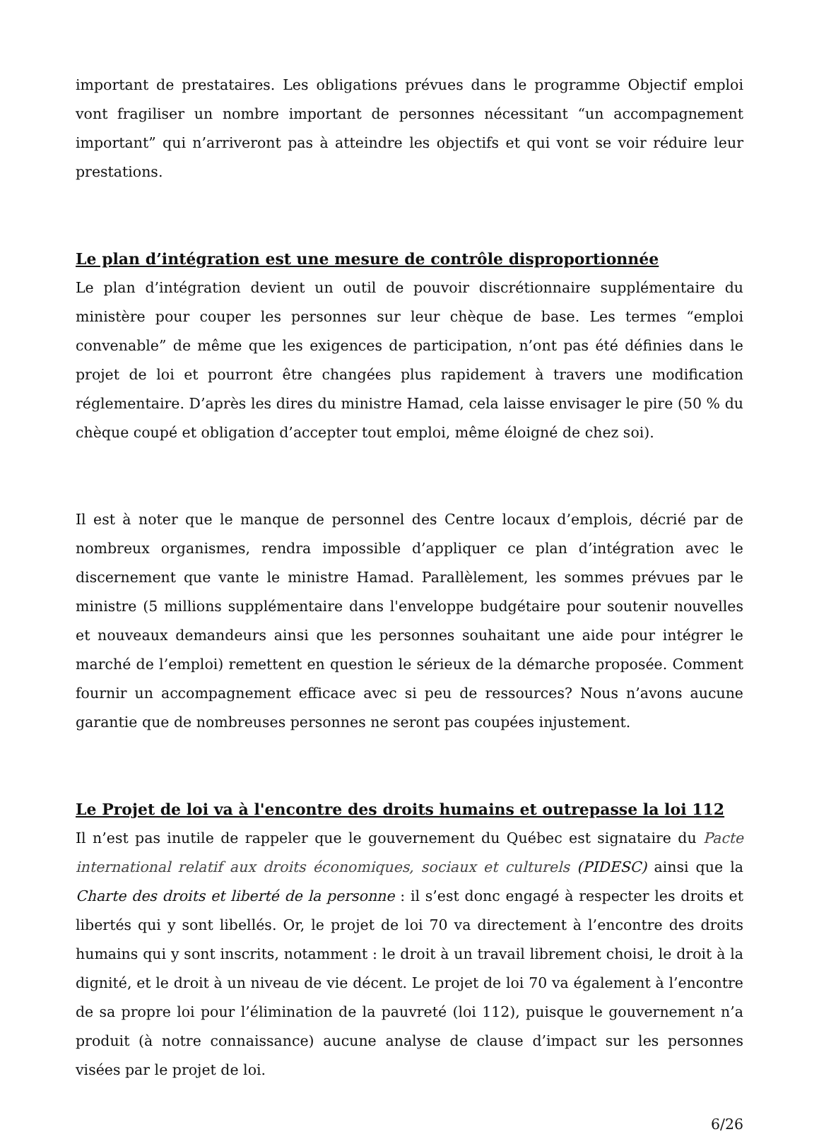important de prestataires. Les obligations prévues dans le programme Objectif emploi vont fragiliser un nombre important de personnes nécessitant “un accompagnement important” qui n’arriveront pas à atteindre les objectifs et qui vont se voir réduire leur prestations.
Le plan d’intégration est une mesure de contrôle disproportionnée
Le plan d’intégration devient un outil de pouvoir discrétionnaire supplémentaire du ministère pour couper les personnes sur leur chèque de base. Les termes “emploi convenable” de même que les exigences de participation, n’ont pas été définies dans le projet de loi et pourront être changées plus rapidement à travers une modification réglementaire. D’après les dires du ministre Hamad, cela laisse envisager le pire (50 % du chèque coupé et obligation d’accepter tout emploi, même éloigné de chez soi).
Il est à noter que le manque de personnel des Centre locaux d’emplois, décrié par de nombreux organismes, rendra impossible d’appliquer ce plan d’intégration avec le discernement que vante le ministre Hamad. Parallèlement, les sommes prévues par le ministre (5 millions supplémentaire dans l'enveloppe budgétaire pour soutenir nouvelles et nouveaux demandeurs ainsi que les personnes souhaitant une aide pour intégrer le marché de l’emploi) remettent en question le sérieux de la démarche proposée. Comment fournir un accompagnement efficace avec si peu de ressources? Nous n’avons aucune garantie que de nombreuses personnes ne seront pas coupées injustement.
Le Projet de loi va à l'encontre des droits humains et outrepasse la loi 112
Il n’est pas inutile de rappeler que le gouvernement du Québec est signataire du Pacte international relatif aux droits économiques, sociaux et culturels (PIDESC) ainsi que la Charte des droits et liberté de la personne : il s’est donc engagé à respecter les droits et libertés qui y sont libellés. Or, le projet de loi 70 va directement à l’encontre des droits humains qui y sont inscrits, notamment : le droit à un travail librement choisi, le droit à la dignité, et le droit à un niveau de vie décent. Le projet de loi 70 va également à l’encontre de sa propre loi pour l’élimination de la pauvreté (loi 112), puisque le gouvernement n’a produit (à notre connaissance) aucune analyse de clause d’impact sur les personnes visées par le projet de loi.
6/26